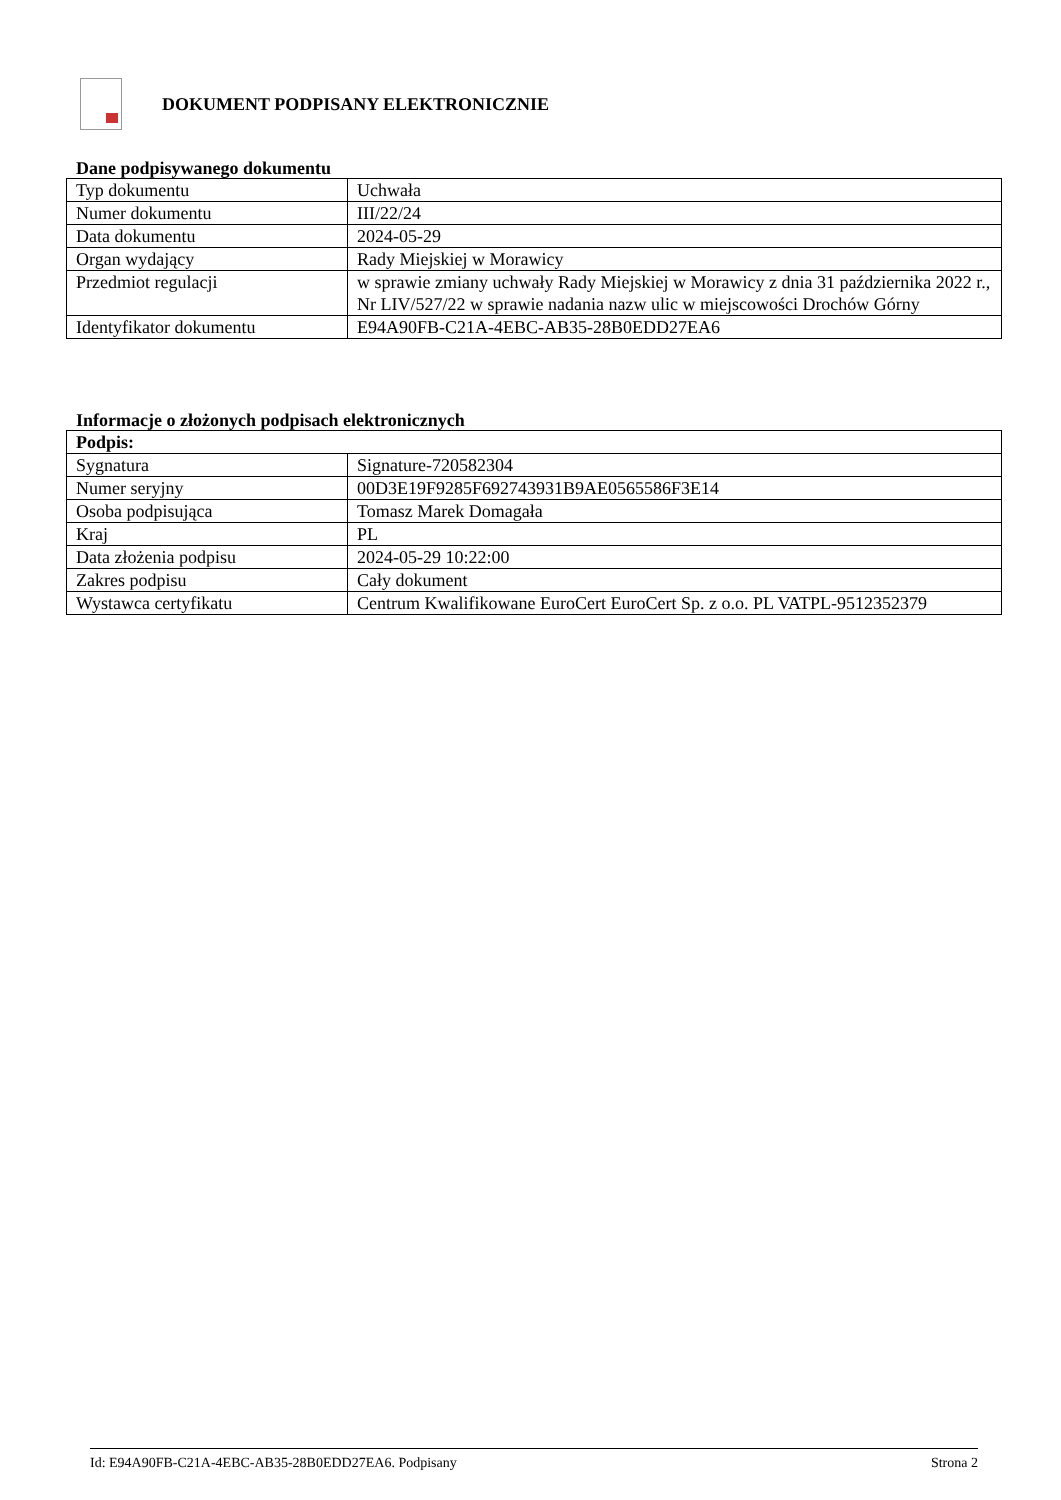DOKUMENT PODPISANY ELEKTRONICZNIE
Dane podpisywanego dokumentu
| Typ dokumentu | Uchwała |
| Numer dokumentu | III/22/24 |
| Data dokumentu | 2024-05-29 |
| Organ wydający | Rady Miejskiej w Morawicy |
| Przedmiot regulacji | w sprawie zmiany uchwały Rady Miejskiej w Morawicy z dnia 31 października 2022 r., Nr LIV/527/22 w sprawie nadania nazw ulic w miejscowości Drochów Górny |
| Identyfikator dokumentu | E94A90FB-C21A-4EBC-AB35-28B0EDD27EA6 |
Informacje o złożonych podpisach elektronicznych
| Podpis: | |
| Sygnatura | Signature-720582304 |
| Numer seryjny | 00D3E19F9285F692743931B9AE0565586F3E14 |
| Osoba podpisująca | Tomasz Marek Domagała |
| Kraj | PL |
| Data złożenia podpisu | 2024-05-29 10:22:00 |
| Zakres podpisu | Cały dokument |
| Wystawca certyfikatu | Centrum Kwalifikowane EuroCert EuroCert Sp. z o.o. PL VATPL-9512352379 |
Id: E94A90FB-C21A-4EBC-AB35-28B0EDD27EA6. Podpisany Strona 2